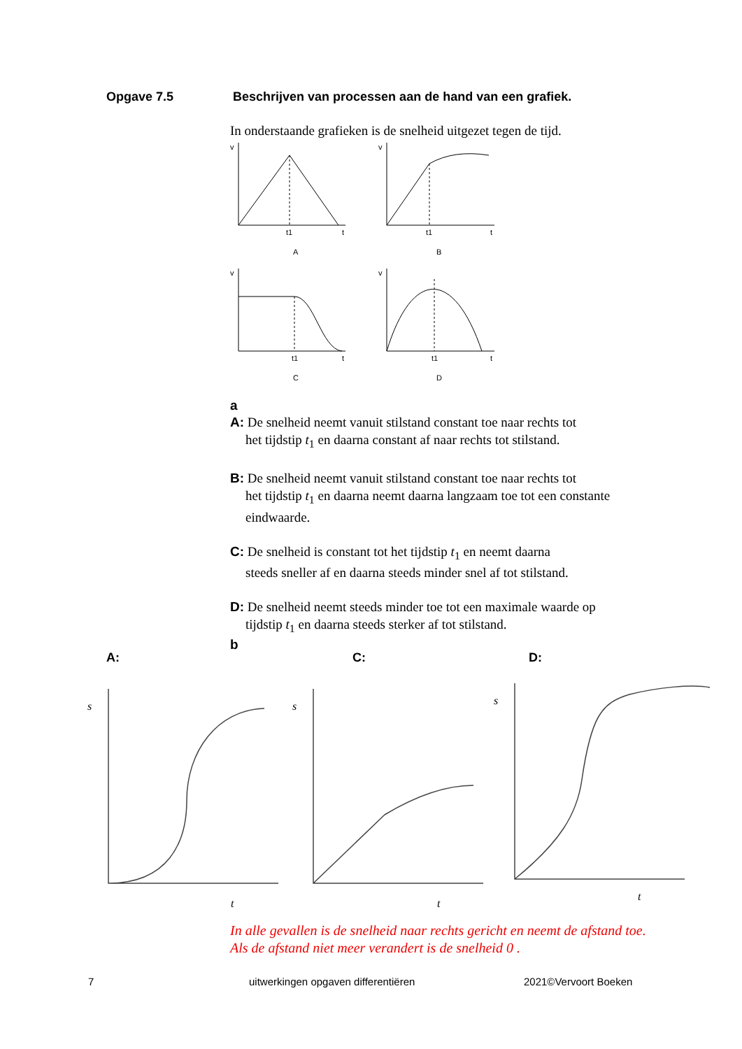Opgave 7.5 Beschrijven van processen aan de hand van een grafiek.
In onderstaande grafieken is de snelheid uitgezet tegen de tijd.
v
v
v
v
t1
t
t1
t
t1
t
t1
t
A
B
C
D
a
A: De snelheid neemt vanuit stilstand constant toe naar rechts tot
het tijdstip t<sub>1</sub> en daarna constant af naar rechts tot stilstand.
B: De snelheid neemt vanuit stilstand constant toe naar rechts tot
het tijdstip t<sub>1</sub> en daarna neemt daarna langzaam toe tot een constante eindwaarde.
C: De snelheid is constant tot het tijdstip t<sub>1</sub> en neemt daarna
steeds sneller af en daarna steeds minder snel af tot stilstand.
D: De snelheid neemt steeds minder toe tot een maximale waarde op
tijdstip t<sub>1</sub> en daarna steeds sterker af tot stilstand.
b
A: C: D:
s
s
s
t
t
t
In alle gevallen is de snelheid naar rechts gericht en neemt de afstand toe. Als de afstand niet meer verandert is de snelheid 0 .
7 uitwerkingen opgaven differentiëren 2021©Vervoort Boeken